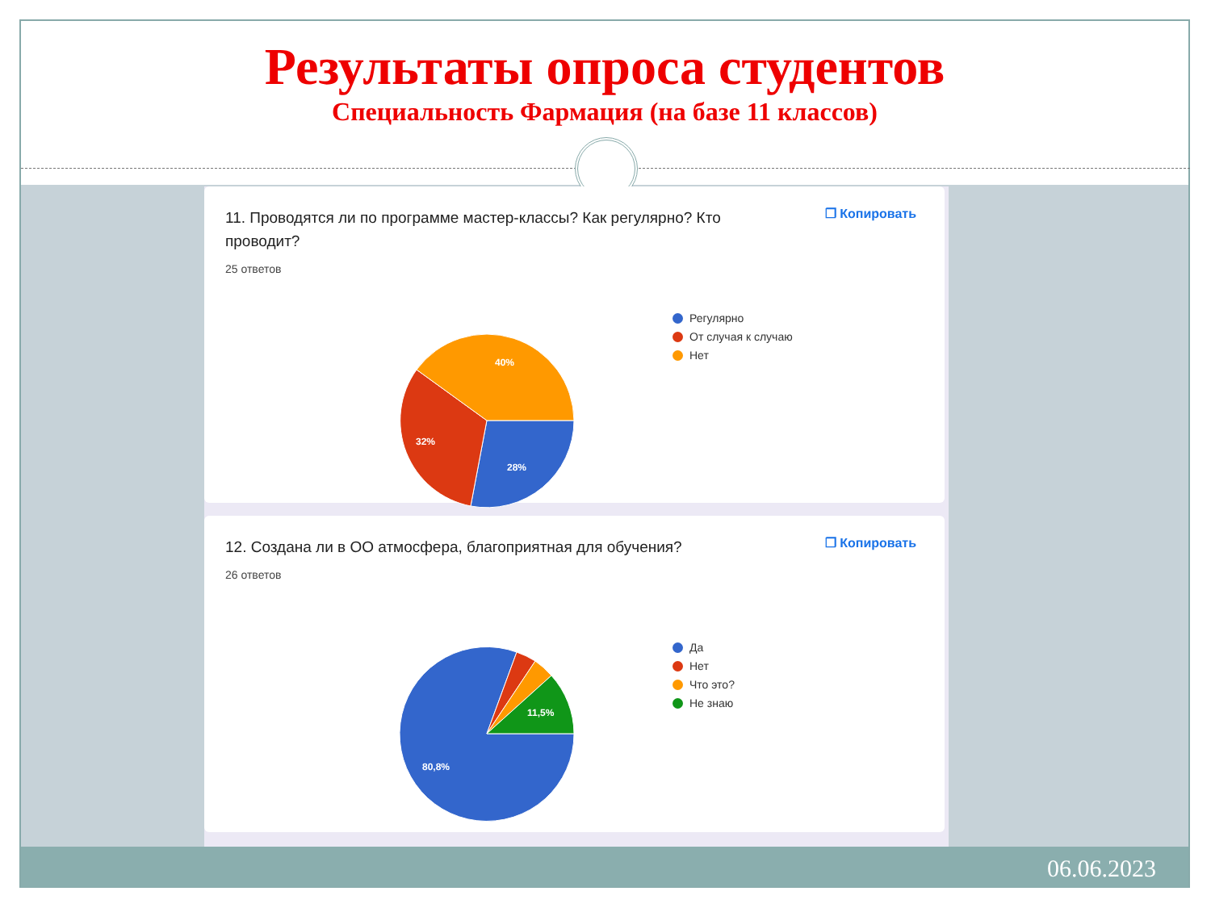Результаты опроса студентов
Специальность Фармация (на базе 11 классов)
11. Проводятся ли по программе мастер-классы? Как регулярно? Кто проводит?
25 ответов
❐ Копировать
28%
32%
40%
Регулярно
От случая к случаю
Нет
12. Создана ли в ОО атмосфера, благоприятная для обучения?
26 ответов
❐ Копировать
80,8%
11,5%
Да
Нет
Что это?
Не знаю
06.06.2023